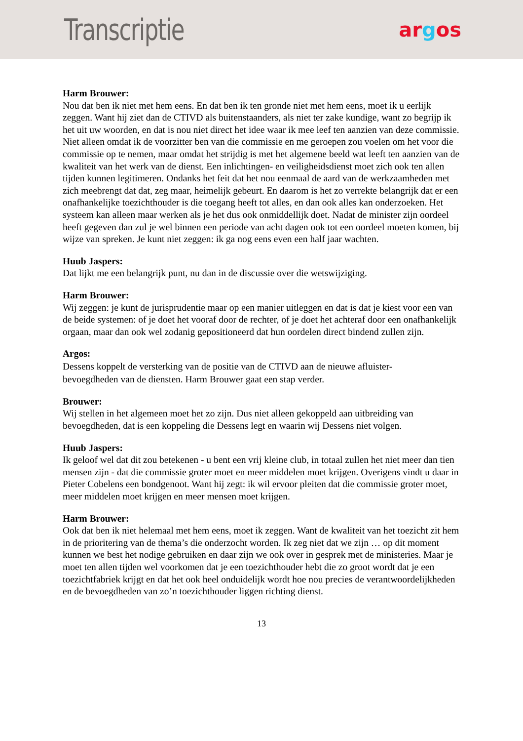Transcriptie
argos
Harm Brouwer:
Nou dat ben ik niet met hem eens. En dat ben ik ten gronde niet met hem eens, moet ik u eerlijk zeggen. Want hij ziet dan de CTIVD als buitenstaanders, als niet ter zake kundige, want zo begrijp ik het uit uw woorden, en dat is nou niet direct het idee waar ik mee leef ten aanzien van deze commissie. Niet alleen omdat ik de voorzitter ben van die commissie en me geroepen zou voelen om het voor die commissie op te nemen, maar omdat het strijdig is met het algemene beeld wat leeft ten aanzien van de kwaliteit van het werk van de dienst. Een inlichtingen- en veiligheidsdienst moet zich ook ten allen tijden kunnen legitimeren. Ondanks het feit dat het nou eenmaal de aard van de werkzaamheden met zich meebrengt dat dat, zeg maar, heimelijk gebeurt. En daarom is het zo verrekte belangrijk dat er een onafhankelijke toezichthouder is die toegang heeft tot alles, en dan ook alles kan onderzoeken. Het systeem kan alleen maar werken als je het dus ook onmiddellijk doet. Nadat de minister zijn oordeel heeft gegeven dan zul je wel binnen een periode van acht dagen ook tot een oordeel moeten komen, bij wijze van spreken. Je kunt niet zeggen: ik ga nog eens even een half jaar wachten.
Huub Jaspers:
Dat lijkt me een belangrijk punt, nu dan in de discussie over die wetswijziging.
Harm Brouwer:
Wij zeggen: je kunt de jurisprudentie maar op een manier uitleggen en dat is dat je kiest voor een van de beide systemen: of je doet het vooraf door de rechter, of je doet het achteraf door een onafhankelijk orgaan, maar dan ook wel zodanig gepositioneerd dat hun oordelen direct bindend zullen zijn.
Argos:
Dessens koppelt de versterking van de positie van de CTIVD aan de nieuwe afluister-
bevoegdheden van de diensten. Harm Brouwer gaat een stap verder.
Brouwer:
Wij stellen in het algemeen moet het zo zijn. Dus niet alleen gekoppeld aan uitbreiding van bevoegdheden, dat is een koppeling die Dessens legt en waarin wij Dessens niet volgen.
Huub Jaspers:
Ik geloof wel dat dit zou betekenen - u bent een vrij kleine club, in totaal zullen het niet meer dan tien mensen zijn - dat die commissie groter moet en meer middelen moet krijgen. Overigens vindt u daar in Pieter Cobelens een bondgenoot. Want hij zegt: ik wil ervoor pleiten dat die commissie groter moet, meer middelen moet krijgen en meer mensen moet krijgen.
Harm Brouwer:
Ook dat ben ik niet helemaal met hem eens, moet ik zeggen. Want de kwaliteit van het toezicht zit hem in de prioritering van de thema’s die onderzocht worden. Ik zeg niet dat we zijn … op dit moment kunnen we best het nodige gebruiken en daar zijn we ook over in gesprek met de ministeries. Maar je moet ten allen tijden wel voorkomen dat je een toezichthouder hebt die zo groot wordt dat je een toezichtfabriek krijgt en dat het ook heel onduidelijk wordt hoe nou precies de verantwoordelijkheden en de bevoegdheden van zo’n toezichthouder liggen richting dienst.
13